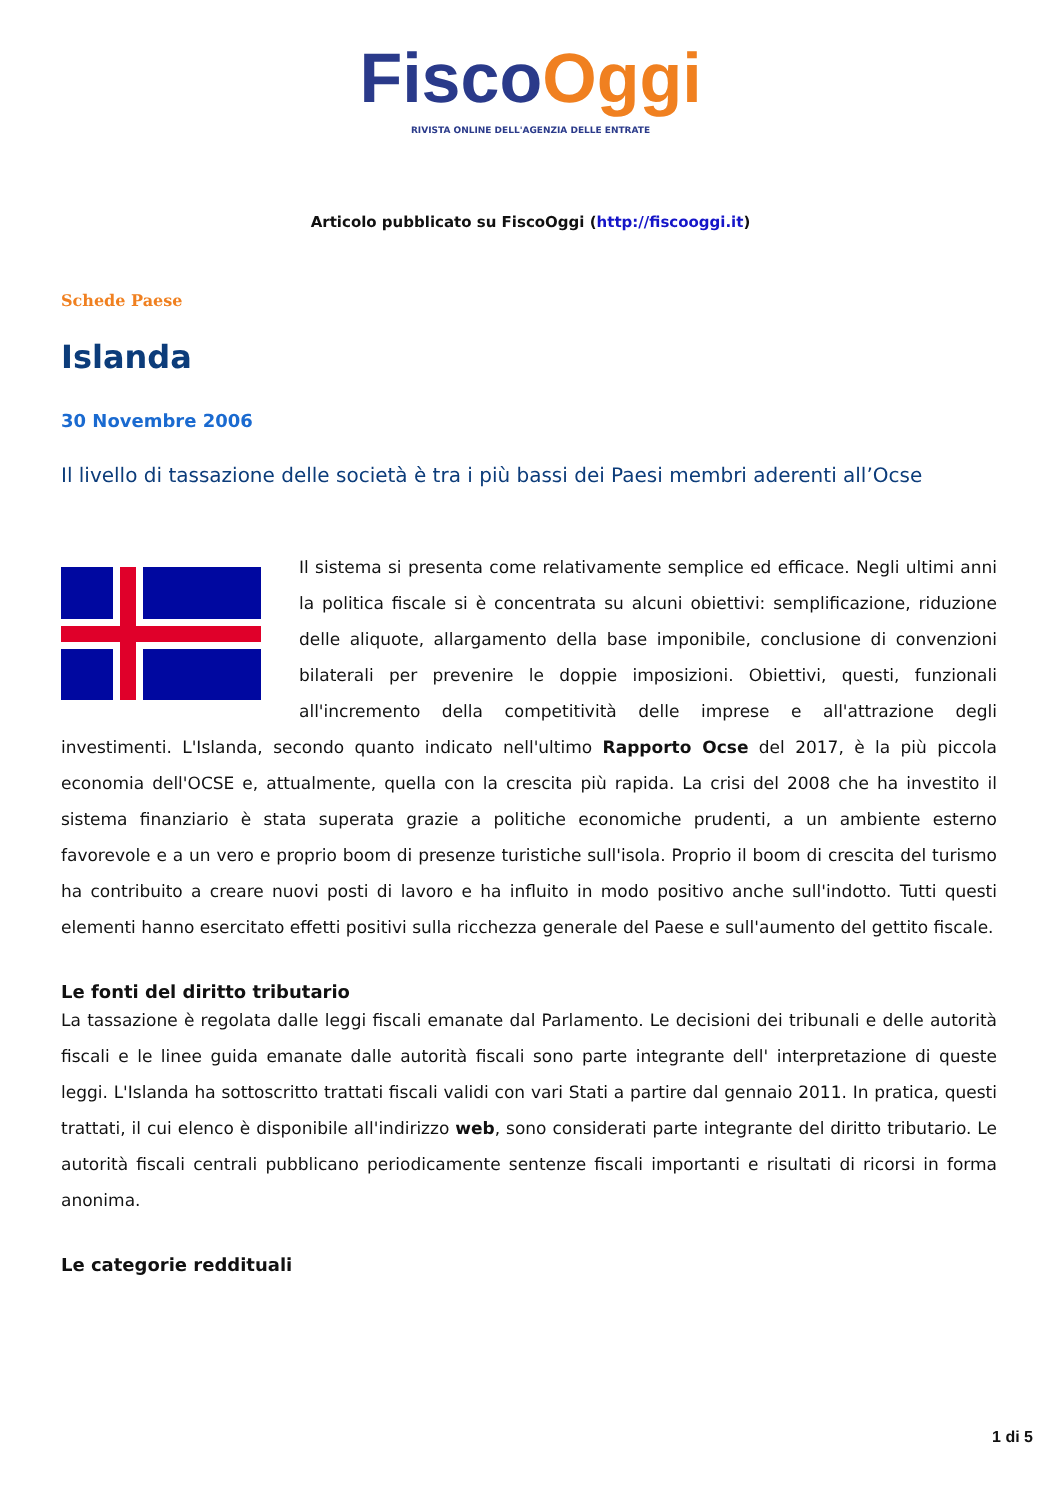Fisco Oggi
RIVISTA ONLINE DELL'AGENZIA DELLE ENTRATE
Articolo pubblicato su FiscoOggi (http://fiscooggi.it)
Schede Paese
Islanda
30 Novembre 2006
Il livello di tassazione delle società è tra i più bassi dei Paesi membri aderenti all’Ocse
Il sistema si presenta come relativamente semplice ed efficace. Negli ultimi anni la politica fiscale si è concentrata su alcuni obiettivi: semplificazione, riduzione delle aliquote, allargamento della base imponibile, conclusione di convenzioni bilaterali per prevenire le doppie imposizioni. Obiettivi, questi, funzionali all'incremento della competitività delle imprese e all'attrazione degli investimenti. L'Islanda, secondo quanto indicato nell'ultimo Rapporto Ocse del 2017, è la più piccola economia dell'OCSE e, attualmente, quella con la crescita più rapida. La crisi del 2008 che ha investito il sistema finanziario è stata superata grazie a politiche economiche prudenti, a un ambiente esterno favorevole e a un vero e proprio boom di presenze turistiche sull'isola. Proprio il boom di crescita del turismo ha contribuito a creare nuovi posti di lavoro e ha influito in modo positivo anche sull'indotto. Tutti questi elementi hanno esercitato effetti positivi sulla ricchezza generale del Paese e sull'aumento del gettito fiscale.
Le fonti del diritto tributario
La tassazione è regolata dalle leggi fiscali emanate dal Parlamento. Le decisioni dei tribunali e delle autorità fiscali e le linee guida emanate dalle autorità fiscali sono parte integrante dell' interpretazione di queste leggi. L'Islanda ha sottoscritto trattati fiscali validi con vari Stati a partire dal gennaio 2011. In pratica, questi trattati, il cui elenco è disponibile all'indirizzo web, sono considerati parte integrante del diritto tributario. Le autorità fiscali centrali pubblicano periodicamente sentenze fiscali importanti e risultati di ricorsi in forma anonima.
Le categorie reddituali
1 di 5